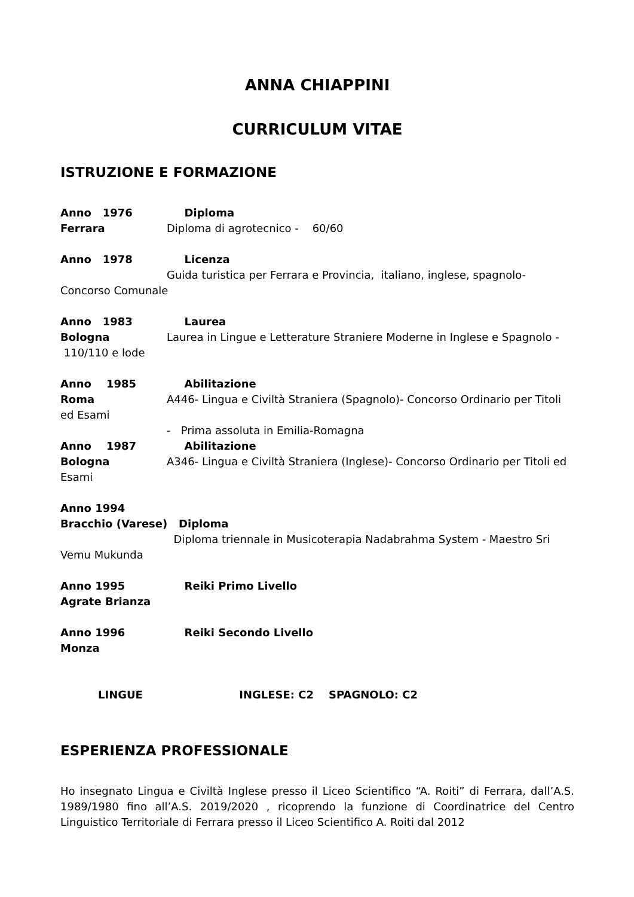ANNA CHIAPPINI
CURRICULUM VITAE
ISTRUZIONE E FORMAZIONE
Anno 1976 Diploma
Ferrara Diploma di agrotecnico - 60/60
Anno 1978 Licenza
Guida turistica per Ferrara e Provincia, italiano, inglese, spagnolo- Concorso Comunale
Anno 1983 Laurea
Bologna Laurea in Lingue e Letterature Straniere Moderne in Inglese e Spagnolo - 110/110 e lode
Anno 1985 Abilitazione
Roma A446- Lingua e Civiltà Straniera (Spagnolo)- Concorso Ordinario per Titoli ed Esami
- Prima assoluta in Emilia-Romagna
Anno 1987 Abilitazione
Bologna A346- Lingua e Civiltà Straniera (Inglese)- Concorso Ordinario per Titoli ed Esami
Anno 1994
Bracchio (Varese) Diploma
Diploma triennale in Musicoterapia Nadabrahma System - Maestro Sri Vemu Mukunda
Anno 1995 Reiki Primo Livello
Agrate Brianza
Anno 1996 Reiki Secondo Livello
Monza
LINGUE INGLESE: C2 SPAGNOLO: C2
ESPERIENZA PROFESSIONALE
Ho insegnato Lingua e Civiltà Inglese presso il Liceo Scientifico “A. Roiti” di Ferrara, dall’A.S. 1989/1980 fino all’A.S. 2019/2020 , ricoprendo la funzione di Coordinatrice del Centro Linguistico Territoriale di Ferrara presso il Liceo Scientifico A. Roiti dal 2012